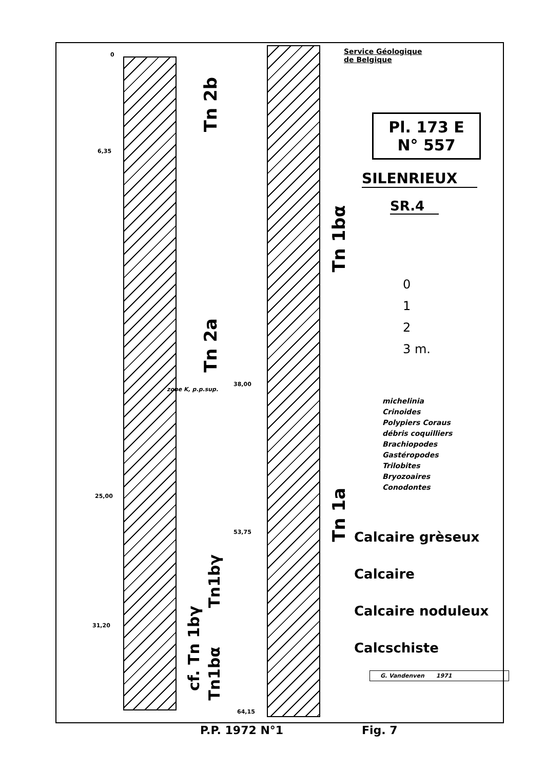0
6,35
25,00
31,20
38,00
53,75
64,15
zone K, p.p.sup.
Tn 2b
Tn 2a
Tn1bγ
cf. Tn 1bγ
Tn1bα
Tn 1bα
Tn 1a
Service Géologique
de Belgique
Pl. 173 E
N° 557
SILENRIEUX
SR.4
0
1
2
3 m.
michelinia
Crinoides
Polypiers Coraus
débris coquilliers
Brachiopodes
Gastéropodes
Trilobites
Bryozoaires
Conodontes
Calcaire grèseux
Calcaire
Calcaire noduleux
Calcschiste
G. Vandenven 1971
P.P. 1972 N°1 Fig. 7